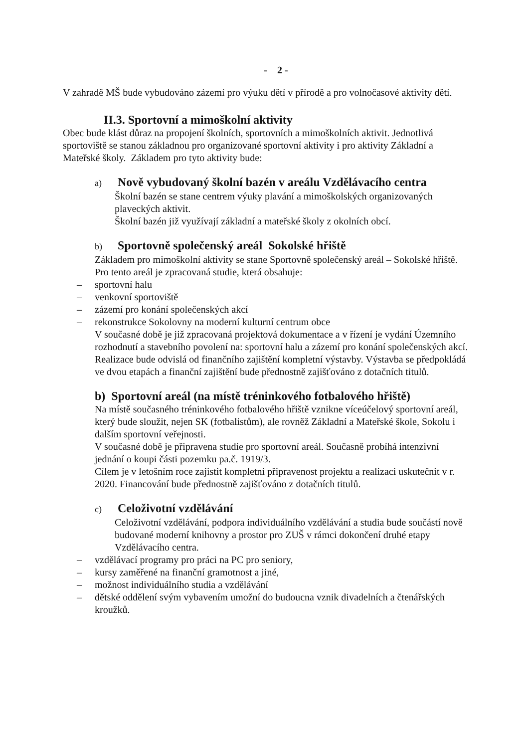- 2 -
V zahradě MŠ bude vybudováno zázemí pro výuku dětí v přírodě a pro volnočasové aktivity dětí.
II.3. Sportovní a mimoškolní aktivity
Obec bude klást důraz na propojení školních, sportovních a mimoškolních aktivit. Jednotlivá sportoviště se stanou základnou pro organizované sportovní aktivity i pro aktivity Základní a Mateřské školy. Základem pro tyto aktivity bude:
a) Nově vybudovaný školní bazén v areálu Vzdělávacího centra
Školní bazén se stane centrem výuky plavání a mimoškolských organizovaných plaveckých aktivit.
Školní bazén již využívají základní a mateřské školy z okolních obcí.
b) Sportovně společenský areál Sokolské hřiště
Základem pro mimoškolní aktivity se stane Sportovně společenský areál – Sokolské hřiště.
Pro tento areál je zpracovaná studie, která obsahuje:
– sportovní halu
– venkovní sportoviště
– zázemí pro konání společenských akcí
– rekonstrukce Sokolovny na moderní kulturní centrum obce
V současné době je již zpracovaná projektová dokumentace a v řízení je vydání Územního rozhodnutí a stavebního povolení na: sportovní halu a zázemí pro konání společenských akcí.
Realizace bude odvislá od finančního zajištění kompletní výstavby. Výstavba se předpokládá ve dvou etapách a finanční zajištění bude přednostně zajišťováno z dotačních titulů.
b) Sportovní areál (na místě tréninkového fotbalového hřiště)
Na místě současného tréninkového fotbalového hřiště vznikne víceúčelový sportovní areál, který bude sloužit, nejen SK (fotbalistům), ale rovněž Základní a Mateřské škole, Sokolu i dalším sportovní veřejnosti.
V současné době je připravena studie pro sportovní areál. Současně probíhá intenzivní jednání o koupi části pozemku pa.č. 1919/3.
Cílem je v letošním roce zajistit kompletní připravenost projektu a realizaci uskutečnit v r. 2020. Financování bude přednostně zajišťováno z dotačních titulů.
c) Celoživotní vzdělávání
Celoživotní vzdělávání, podpora individuálního vzdělávání a studia bude součástí nově budované moderní knihovny a prostor pro ZUŠ v rámci dokončení druhé etapy Vzdělávacího centra.
– vzdělávací programy pro práci na PC pro seniory,
– kursy zaměřené na finanční gramotnost a jiné,
– možnost individuálního studia a vzdělávání
– dětské oddělení svým vybavením umožní do budoucna vznik divadelních a čtenářských kroužků.